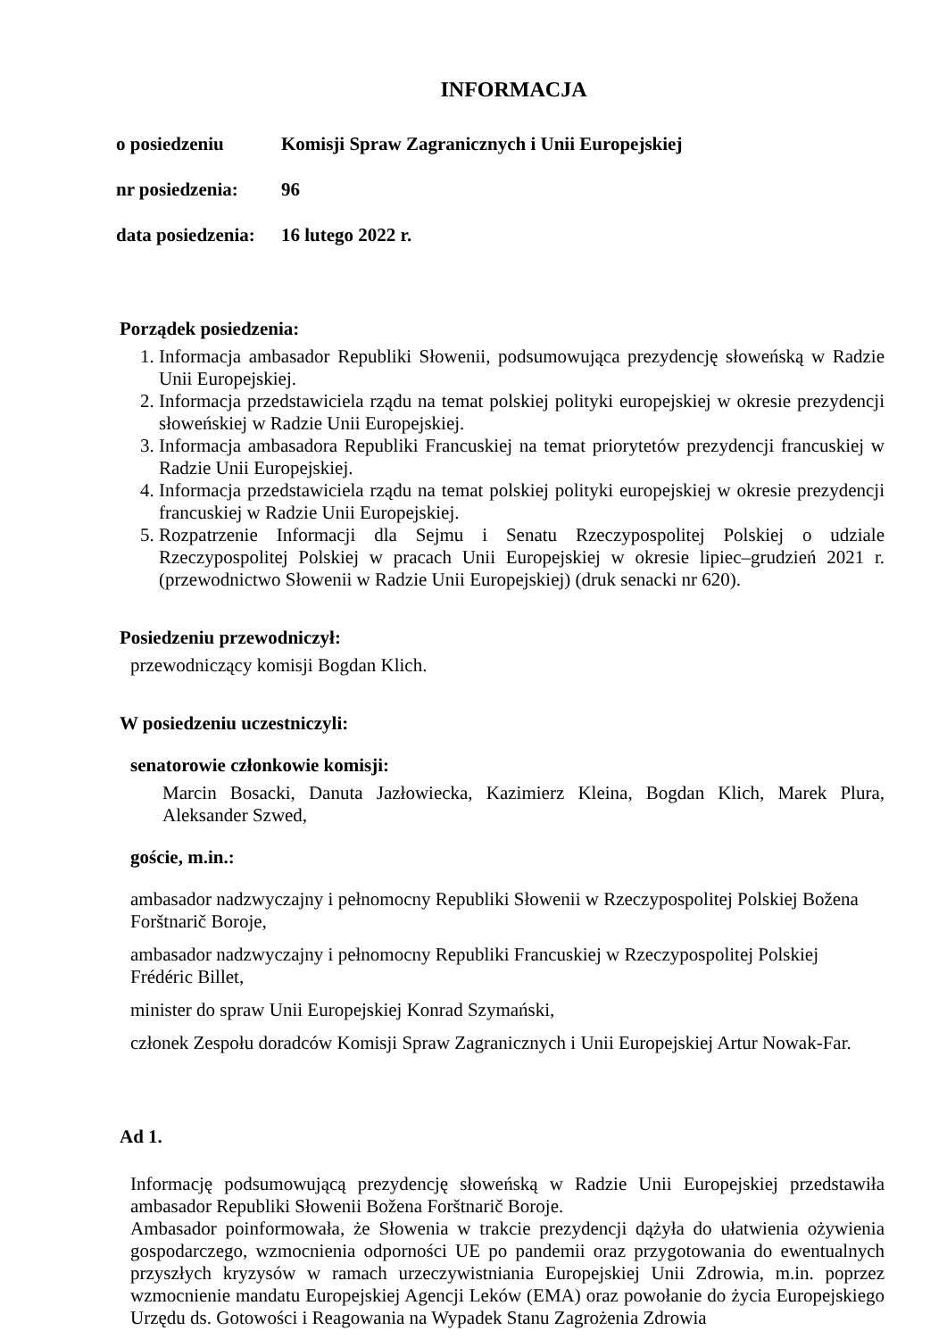INFORMACJA
o posiedzeniu Komisji Spraw Zagranicznych i Unii Europejskiej
nr posiedzenia: 96
data posiedzenia: 16 lutego 2022 r.
Porządek posiedzenia:
1. Informacja ambasador Republiki Słowenii, podsumowująca prezydencję słoweńską w Radzie Unii Europejskiej.
2. Informacja przedstawiciela rządu na temat polskiej polityki europejskiej w okresie prezydencji słoweńskiej w Radzie Unii Europejskiej.
3. Informacja ambasadora Republiki Francuskiej na temat priorytetów prezydencji francuskiej w Radzie Unii Europejskiej.
4. Informacja przedstawiciela rządu na temat polskiej polityki europejskiej w okresie prezydencji francuskiej w Radzie Unii Europejskiej.
5. Rozpatrzenie Informacji dla Sejmu i Senatu Rzeczypospolitej Polskiej o udziale Rzeczypospolitej Polskiej w pracach Unii Europejskiej w okresie lipiec–grudzień 2021 r. (przewodnictwo Słowenii w Radzie Unii Europejskiej) (druk senacki nr 620).
Posiedzeniu przewodniczył:
przewodniczący komisji Bogdan Klich.
W posiedzeniu uczestniczyli:
senatorowie członkowie komisji:
Marcin Bosacki, Danuta Jazłowiecka, Kazimierz Kleina, Bogdan Klich, Marek Plura, Aleksander Szwed,
goście, m.in.:
ambasador nadzwyczajny i pełnomocny Republiki Słowenii w Rzeczypospolitej Polskiej Božena
Forštnarič Boroje,
ambasador nadzwyczajny i pełnomocny Republiki Francuskiej w Rzeczypospolitej Polskiej
Frédéric Billet,
minister do spraw Unii Europejskiej Konrad Szymański,
członek Zespołu doradców Komisji Spraw Zagranicznych i Unii Europejskiej Artur Nowak-Far.
Ad 1.
Informację podsumowującą prezydencję słoweńską w Radzie Unii Europejskiej przedstawiła ambasador Republiki Słowenii Božena Forštnarič Boroje.
Ambasador poinformowała, że Słowenia w trakcie prezydencji dążyła do ułatwienia ożywienia gospodarczego, wzmocnienia odporności UE po pandemii oraz przygotowania do ewentualnych przyszłych kryzysów w ramach urzeczywistniania Europejskiej Unii Zdrowia, m.in. poprzez wzmocnienie mandatu Europejskiej Agencji Leków (EMA) oraz powołanie do życia Europejskiego Urzędu ds. Gotowości i Reagowania na Wypadek Stanu Zagrożenia Zdrowia